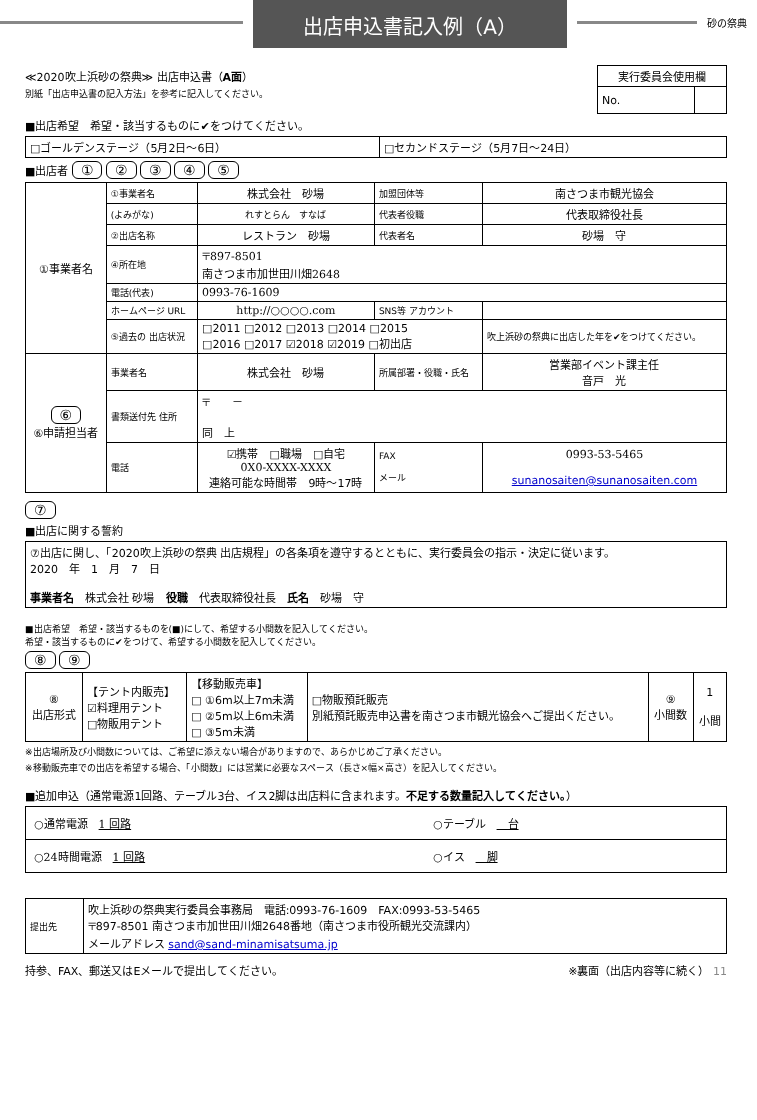出店申込書記入例（A）
砂の祭典
≪2020吹上浜砂の祭典≫ 出店申込書（A面）
別紙「出店申込書の記入方法」を参考に記入してください。
| 実行委員会使用欄 | |
| --- | --- |
| No. | |
■出店希望　希望・該当するものに✔をつけてください。
| □ゴールデンステージ（5月2日〜6日） | □セカンドステージ（5月7日〜24日） |
■出店者 ① ② ③ ④ ⑤
| ①事業者名 | ①事業者名 | 株式会社 砂場 | 加盟団体等 | 南さつま市観光協会 |
| | (よみがな) | れすとらん すなば | 代表者役職 | 代表取締役社長 |
| | ②出店名称 | レストラン 砂場 | 代表者名 | 砂場 守 |
| | ④所在地 | 〒897-8501 南さつま市加世田川畑2648 | | |
| | 電話(代表) | 0993-76-1609 | | |
| | ホームページ URL | http://○○○○.com | SNS等 アカウント | |
| | ⑤過去の 出店状況 | □2011 □2012 □2013 □2014 □2015 □2016 □2017 ☑2018 ☑2019 □初出店 | | 吹上浜砂の祭典に出店した年を✔をつけてください。 |
| ⑥ ⑥申請担当者 | 事業者名 | 株式会社 砂場 | 所属部署・役職・氏名 | 営業部イベント課主任 音戸 光 |
| | 書類送付先 住所 | 〒 － 同 上 | | |
| | 電話 | ☑携帯 □職場 □自宅 0X0-XXXX-XXXX 連絡可能な時間帯 9時〜17時 | FAX メール | 0993-53-5465 sunanosaiten@sunanosaiten.com |
⑦
■出店に関する誓約
| ⑦出店に関し、「2020吹上浜砂の祭典 出店規程」の各条項を遵守するとともに、実行委員会の指示・決定に従います。 2020 年 1 月 7 日 事業者名 株式会社 砂場 役職 代表取締役社長 氏名 砂場 守 |
■出店希望　希望・該当するものを(■)にして、希望する小間数を記入してください。
希望・該当するものに✔をつけて、希望する小間数を記入してください。
⑧ ⑨
| ⑧ 出店形式 | 【テント内販売】 ☑料理用テント □物販用テント | 【移動販売車】 □ ①6m以上7m未満 □ ②5m以上6m未満 □ ③5m未満 | □物販預託販売 別紙預託販売申込書を南さつま市観光協会へご提出ください。 | ⑨ 小間数 | 1 小間 |
※出店場所及び小間数については、ご希望に添えない場合がありますので、あらかじめご了承ください。
※移動販売車での出店を希望する場合、「小間数」には営業に必要なスペース（長さ×幅×高さ）を記入してください。
■追加申込（通常電源1回路、テーブル3台、イス2脚は出店料に含まれます。不足する数量記入してください。）
| ○通常電源 1 回路 | ○テーブル 台 |
| ○24時間電源 1 回路 | ○イス 脚 |
| 提出先 | 吹上浜砂の祭典実行委員会事務局 電話:0993-76-1609 FAX:0993-53-5465 〒897-8501 南さつま市加世田川畑2648番地（南さつま市役所観光交流課内） メールアドレス sand@sand-minamisatsuma.jp |
持参、FAX、郵送又はEメールで提出してください。 ※裏面（出店内容等に続く） 11